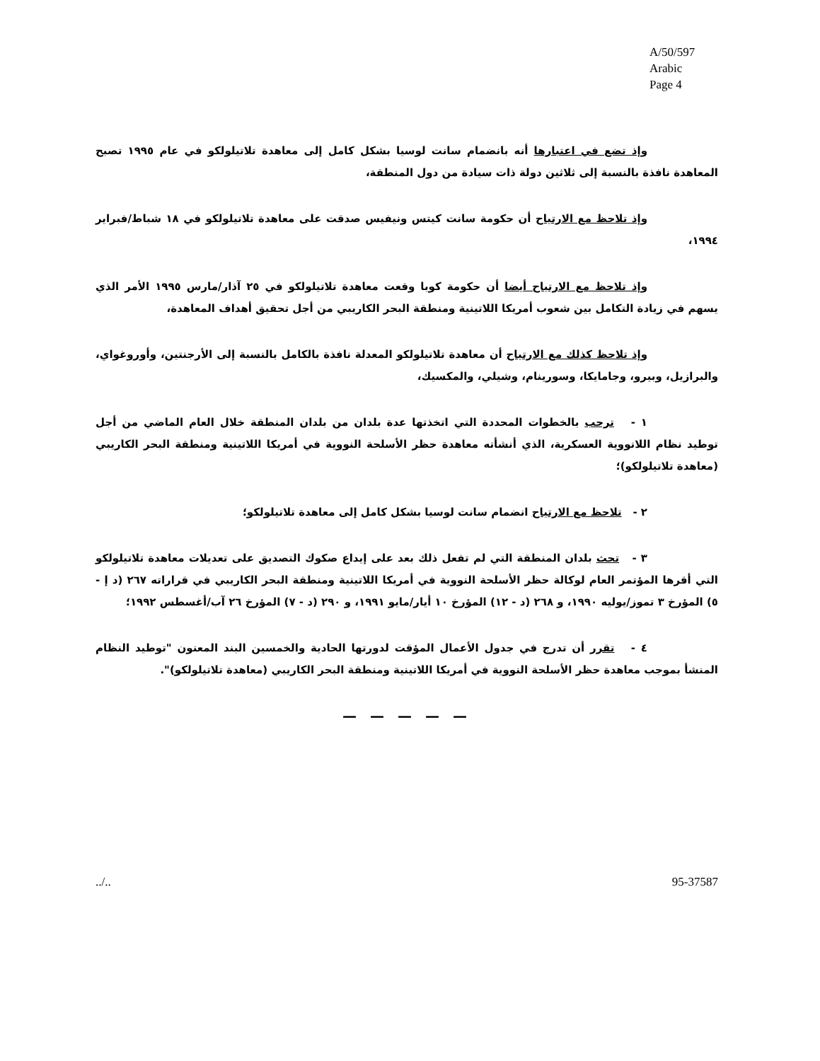A/50/597
Arabic
Page 4
وإذ تضع في اعتبارها أنه بانضمام سانت لوسيا بشكل كامل إلى معاهدة تلاتيلولكو في عام ١٩٩٥ تصبح المعاهدة نافذة بالنسبة إلى ثلاثين دولة ذات سيادة من دول المنطقة،
وإذ تلاحظ مع الارتياح أن حكومة سانت كيتس ونيفيس صدقت على معاهدة تلاتيلولكو في ١٨ شباط/فبراير ١٩٩٤،
وإذ تلاحظ مع الارتياح أيضا أن حكومة كوبا وقعت معاهدة تلاتيلولكو في ٢٥ آذار/مارس ١٩٩٥ الأمر الذي يسهم في زيادة التكامل بين شعوب أمريكا اللاتينية ومنطقة البحر الكاريبي من أجل تحقيق أهداف المعاهدة،
وإذ تلاحظ كذلك مع الارتياح أن معاهدة تلاتيلولكو المعدلة نافذة بالكامل بالنسبة إلى الأرجنتين، وأوروغواي، والبرازيل، وبيرو، وجامايكا، وسورينام، وشيلي، والمكسيك،
١ - ترحب بالخطوات المحددة التي اتخذتها عدة بلدان من بلدان المنطقة خلال العام الماضي من أجل توطيد نظام اللانووية العسكرية، الذي أنشأته معاهدة حظر الأسلحة النووية في أمريكا اللاتينية ومنطقة البحر الكاريبي (معاهدة تلاتيلولكو)؛
٢ - تلاحظ مع الارتياح انضمام سانت لوسيا بشكل كامل إلى معاهدة تلاتيلولكو؛
٣ - تحث بلدان المنطقة التي لم تفعل ذلك بعد على إيداع صكوك التصديق على تعديلات معاهدة تلاتيلولكو التي أقرها المؤتمر العام لوكالة حظر الأسلحة النووية في أمريكا اللاتينية ومنطقة البحر الكاريبي في قراراته ٢٦٧ (د إ - ٥) المؤرخ ٣ تموز/يوليه ١٩٩٠، و ٢٦٨ (د - ١٢) المؤرخ ١٠ أيار/مايو ١٩٩١، و ٢٩٠ (د - ٧) المؤرخ ٢٦ آب/أغسطس ١٩٩٢؛
٤ - تقرر أن تدرج في جدول الأعمال المؤقت لدورتها الحادية والخمسين البند المعنون "توطيد النظام المنشأ بموجب معاهدة حظر الأسلحة النووية في أمريكا اللاتينية ومنطقة البحر الكاريبي (معاهدة تلاتيلولكو)".
— — — — —
../.. 95-37587